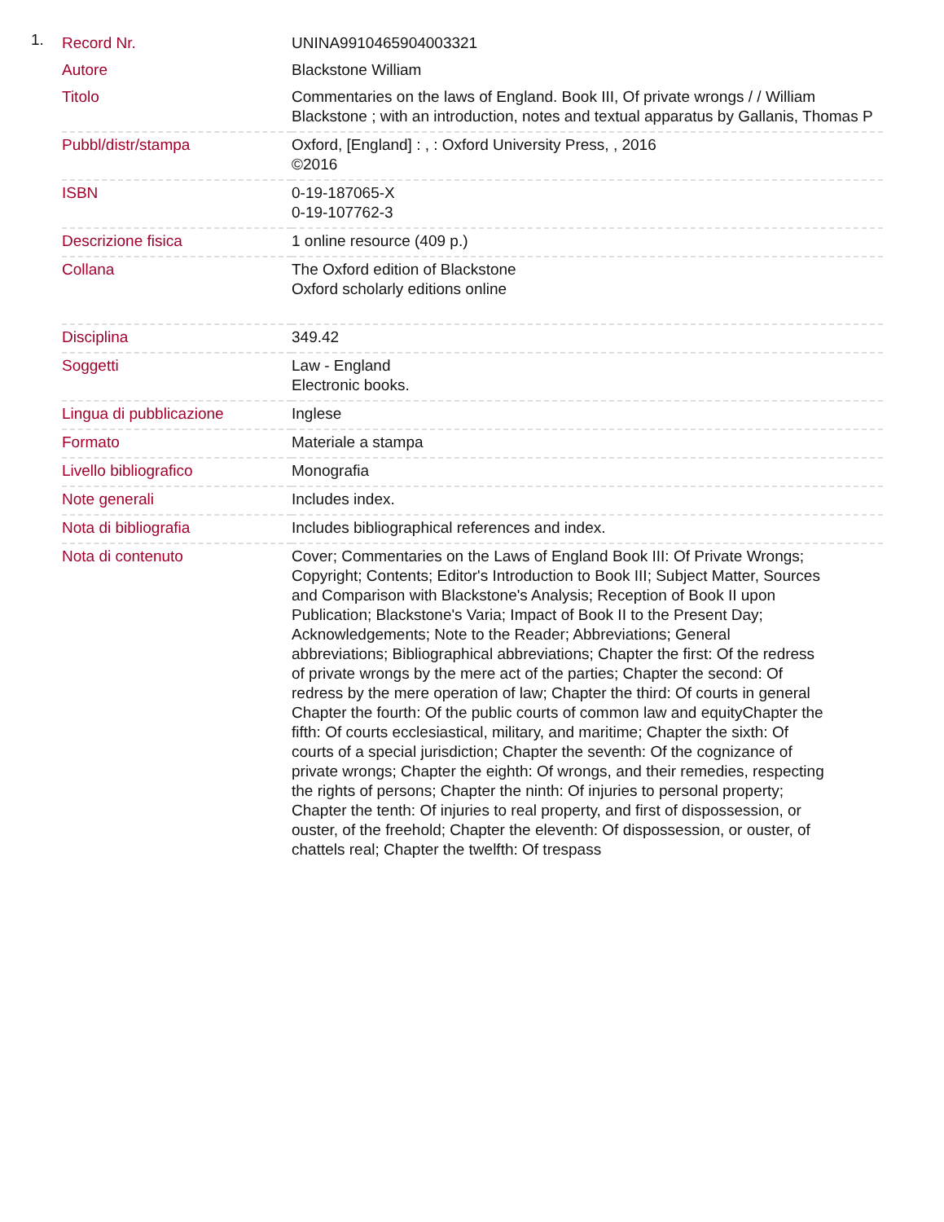1.
| Record Nr. | UNINA9910465904003321 |
| Autore | Blackstone William |
| Titolo | Commentaries on the laws of England. Book III, Of private wrongs / / William Blackstone ; with an introduction, notes and textual apparatus by Gallanis, Thomas P |
| Pubbl/distr/stampa | Oxford, [England] : , : Oxford University Press, , 2016 ©2016 |
| ISBN | 0-19-187065-X 0-19-107762-3 |
| Descrizione fisica | 1 online resource (409 p.) |
| Collana | The Oxford edition of Blackstone Oxford scholarly editions online |
| Disciplina | 349.42 |
| Soggetti | Law - England Electronic books. |
| Lingua di pubblicazione | Inglese |
| Formato | Materiale a stampa |
| Livello bibliografico | Monografia |
| Note generali | Includes index. |
| Nota di bibliografia | Includes bibliographical references and index. |
| Nota di contenuto | Cover; Commentaries on the Laws of England Book III: Of Private Wrongs; Copyright; Contents; Editor's Introduction to Book III; Subject Matter, Sources and Comparison with Blackstone's Analysis; Reception of Book II upon Publication; Blackstone's Varia; Impact of Book II to the Present Day; Acknowledgements; Note to the Reader; Abbreviations; General abbreviations; Bibliographical abbreviations; Chapter the first: Of the redress of private wrongs by the mere act of the parties; Chapter the second: Of redress by the mere operation of law; Chapter the third: Of courts in general Chapter the fourth: Of the public courts of common law and equityChapter the fifth: Of courts ecclesiastical, military, and maritime; Chapter the sixth: Of courts of a special jurisdiction; Chapter the seventh: Of the cognizance of private wrongs; Chapter the eighth: Of wrongs, and their remedies, respecting the rights of persons; Chapter the ninth: Of injuries to personal property; Chapter the tenth: Of injuries to real property, and first of dispossession, or ouster, of the freehold; Chapter the eleventh: Of dispossession, or ouster, of chattels real; Chapter the twelfth: Of trespass |